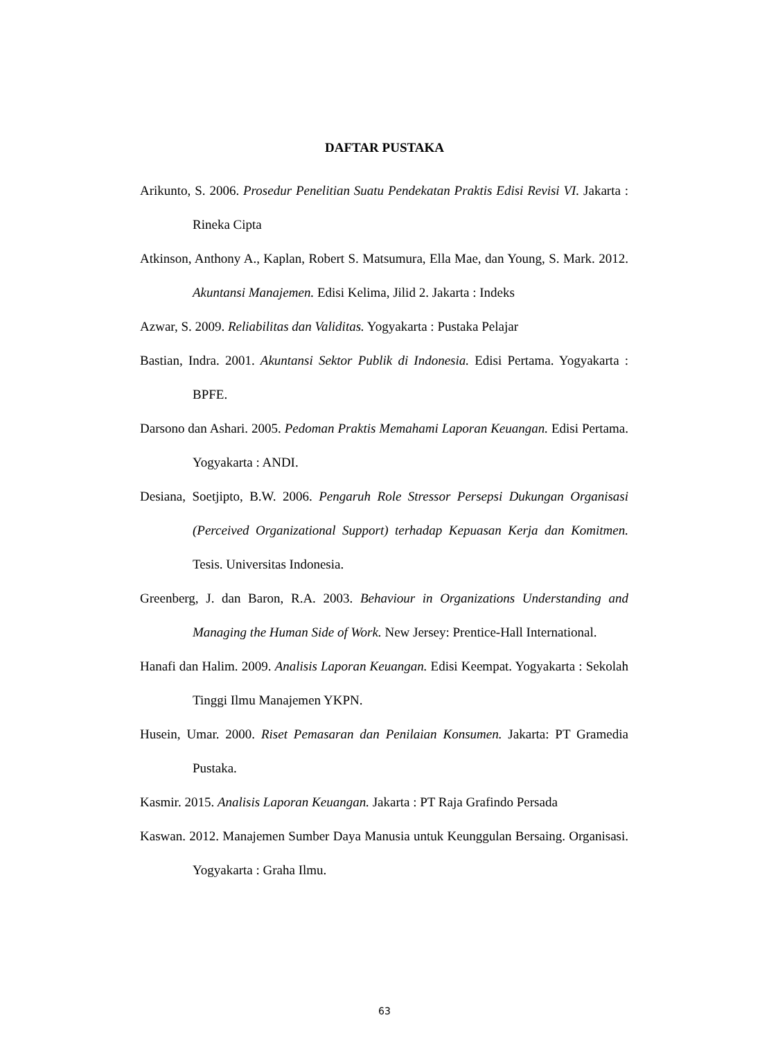DAFTAR PUSTAKA
Arikunto, S. 2006. Prosedur Penelitian Suatu Pendekatan Praktis Edisi Revisi VI. Jakarta : Rineka Cipta
Atkinson, Anthony A., Kaplan, Robert S. Matsumura, Ella Mae, dan Young, S. Mark. 2012. Akuntansi Manajemen. Edisi Kelima, Jilid 2. Jakarta : Indeks
Azwar, S. 2009. Reliabilitas dan Validitas. Yogyakarta : Pustaka Pelajar
Bastian, Indra. 2001. Akuntansi Sektor Publik di Indonesia. Edisi Pertama. Yogyakarta : BPFE.
Darsono dan Ashari. 2005. Pedoman Praktis Memahami Laporan Keuangan. Edisi Pertama. Yogyakarta : ANDI.
Desiana, Soetjipto, B.W. 2006. Pengaruh Role Stressor Persepsi Dukungan Organisasi (Perceived Organizational Support) terhadap Kepuasan Kerja dan Komitmen. Tesis. Universitas Indonesia.
Greenberg, J. dan Baron, R.A. 2003. Behaviour in Organizations Understanding and Managing the Human Side of Work. New Jersey: Prentice-Hall International.
Hanafi dan Halim. 2009. Analisis Laporan Keuangan. Edisi Keempat. Yogyakarta : Sekolah Tinggi Ilmu Manajemen YKPN.
Husein, Umar. 2000. Riset Pemasaran dan Penilaian Konsumen. Jakarta: PT Gramedia Pustaka.
Kasmir. 2015. Analisis Laporan Keuangan. Jakarta : PT Raja Grafindo Persada
Kaswan. 2012. Manajemen Sumber Daya Manusia untuk Keunggulan Bersaing. Organisasi. Yogyakarta : Graha Ilmu.
63